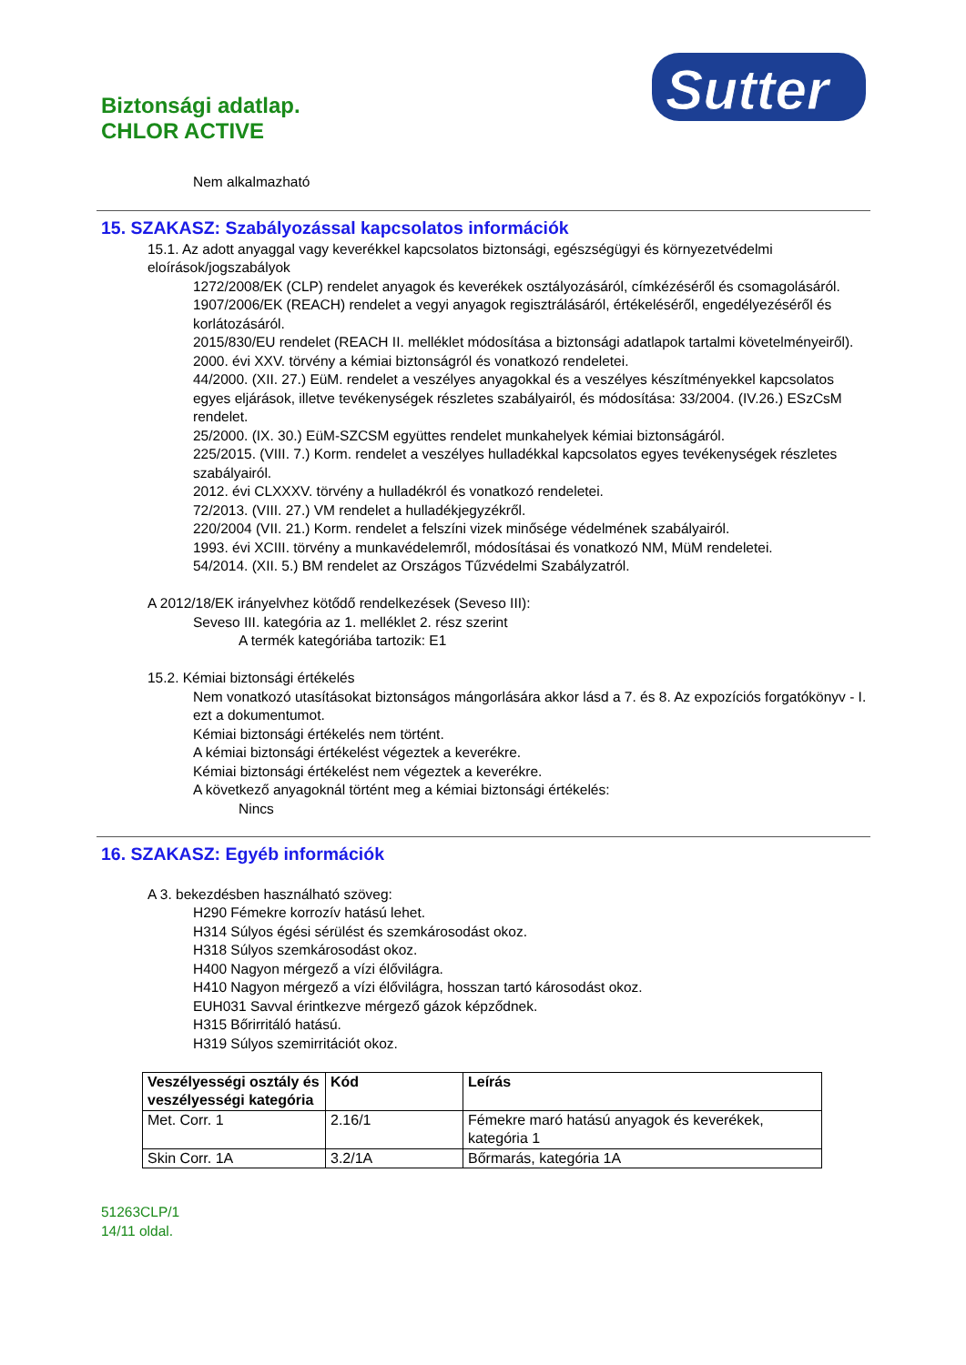Biztonsági adatlap.
CHLOR ACTIVE
Sutter
Nem alkalmazható
15. SZAKASZ: Szabályozással kapcsolatos információk
15.1. Az adott anyaggal vagy keverékkel kapcsolatos biztonsági, egészségügyi és környezetvédelmi eloírások/jogszabályok
1272/2008/EK (CLP) rendelet anyagok és keverékek osztályozásáról, címkézéséről és csomagolásáról.
1907/2006/EK (REACH) rendelet a vegyi anyagok regisztrálásáról, értékeléséről, engedélyezéséről és korlátozásáról.
2015/830/EU rendelet (REACH II. melléklet módosítása a biztonsági adatlapok tartalmi követelményeiről).
2000. évi XXV. törvény a kémiai biztonságról és vonatkozó rendeletei.
44/2000. (XII. 27.) EüM. rendelet a veszélyes anyagokkal és a veszélyes készítményekkel kapcsolatos egyes eljárások, illetve tevékenységek részletes szabályairól, és módosítása: 33/2004. (IV.26.) ESzCsM rendelet.
25/2000. (IX. 30.) EüM-SZCSM együttes rendelet munkahelyek kémiai biztonságáról.
225/2015. (VIII. 7.) Korm. rendelet a veszélyes hulladékkal kapcsolatos egyes tevékenységek részletes szabályairól.
2012. évi CLXXXV. törvény a hulladékról és vonatkozó rendeletei.
72/2013. (VIII. 27.) VM rendelet a hulladékjegyzékről.
220/2004 (VII. 21.) Korm. rendelet a felszíni vizek minősége védelmének szabályairól.
1993. évi XCIII. törvény a munkavédelemről, módosításai és vonatkozó NM, MüM rendeletei.
54/2014. (XII. 5.) BM rendelet az Országos Tűzvédelmi Szabályzatról.
A 2012/18/EK irányelvhez kötődő rendelkezések (Seveso III):
Seveso III. kategória az 1. melléklet 2. rész szerint
A termék kategóriába tartozik: E1
15.2. Kémiai biztonsági értékelés
Nem vonatkozó utasításokat biztonságos mángorlására akkor lásd a 7. és 8. Az expozíciós forgatókönyv - I. ezt a dokumentumot.
Kémiai biztonsági értékelés nem történt.
A kémiai biztonsági értékelést végeztek a keverékre.
Kémiai biztonsági értékelést nem végeztek a keverékre.
A következő anyagoknál történt meg a kémiai biztonsági értékelés:
Nincs
16. SZAKASZ: Egyéb információk
A 3. bekezdésben használható szöveg:
H290 Fémekre korrozív hatású lehet.
H314 Súlyos égési sérülést és szemkárosodást okoz.
H318 Súlyos szemkárosodást okoz.
H400 Nagyon mérgező a vízi élővilágra.
H410 Nagyon mérgező a vízi élővilágra, hosszan tartó károsodást okoz.
EUH031 Savval érintkezve mérgező gázok képződnek.
H315 Bőrirritáló hatású.
H319 Súlyos szemirritációt okoz.
| Veszélyességi osztály és veszélyességi kategória | Kód | Leírás |
| --- | --- | --- |
| Met. Corr. 1 | 2.16/1 | Fémekre maró hatású anyagok és keverékek, kategória 1 |
| Skin Corr. 1A | 3.2/1A | Bőrmarás, kategória 1A |
51263CLP/1
14/11 oldal.